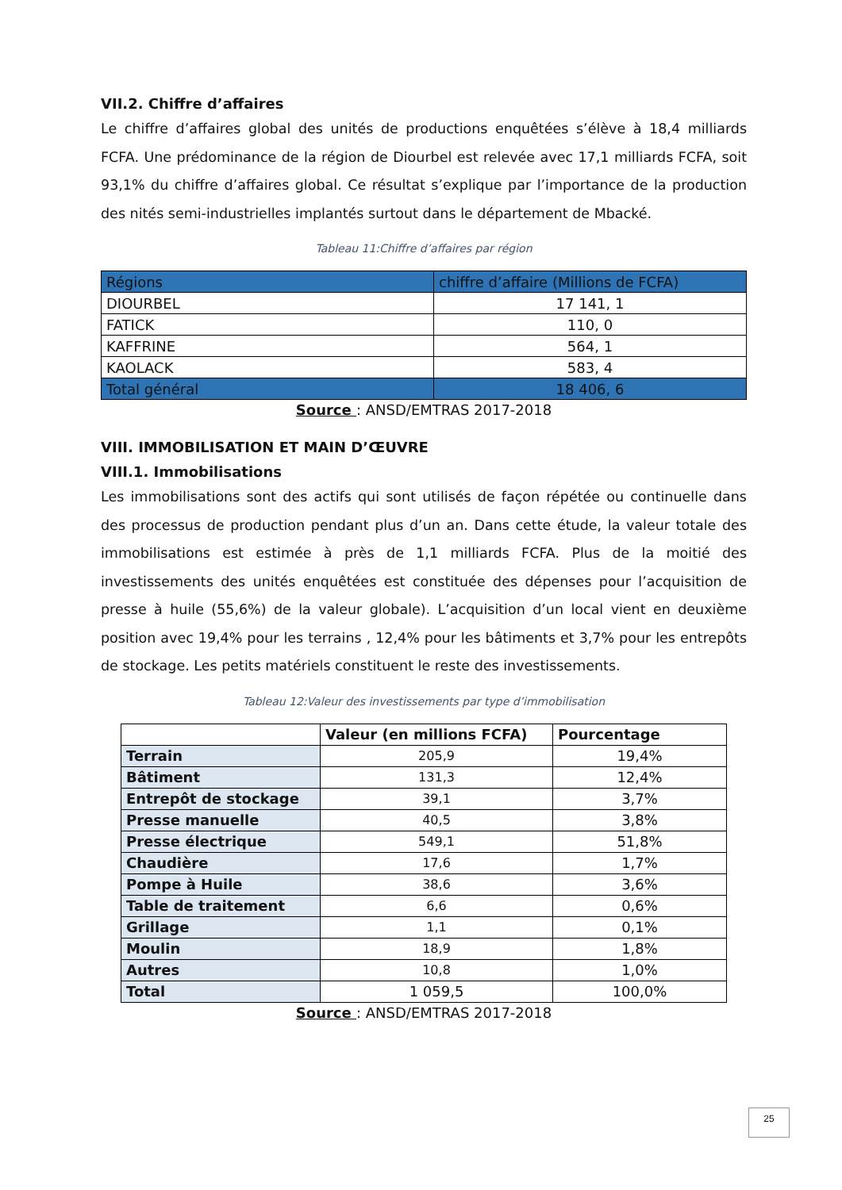VII.2. Chiffre d’affaires
Le chiffre d’affaires global des unités de productions enquêtées s’élève à 18,4 milliards FCFA. Une prédominance de la région de Diourbel est relevée avec 17,1 milliards FCFA, soit 93,1% du chiffre d’affaires global. Ce résultat s’explique par l’importance de la production des nités semi-industrielles implantés surtout dans le département de Mbacké.
Tableau 11:Chiffre d’affaires par région
| Régions | chiffre d’affaire (Millions de FCFA) |
| --- | --- |
| DIOURBEL | 17 141, 1 |
| FATICK | 110, 0 |
| KAFFRINE | 564, 1 |
| KAOLACK | 583, 4 |
| Total général | 18 406, 6 |
Source : ANSD/EMTRAS 2017-2018
VIII. IMMOBILISATION ET MAIN D’ŒUVRE
VIII.1. Immobilisations
Les immobilisations sont des actifs qui sont utilisés de façon répétée ou continuelle dans des processus de production pendant plus d’un an. Dans cette étude, la valeur totale des immobilisations est estimée à près de 1,1 milliards FCFA. Plus de la moitié des investissements des unités enquêtées est constituée des dépenses pour l’acquisition de presse à huile (55,6%) de la valeur globale). L’acquisition d’un local vient en deuxième position avec 19,4% pour les terrains , 12,4% pour les bâtiments et 3,7% pour les entrepôts de stockage. Les petits matériels constituent le reste des investissements.
Tableau 12:Valeur des investissements par type d’immobilisation
| | Valeur (en millions FCFA) | Pourcentage |
| --- | --- | --- |
| Terrain | 205,9 | 19,4% |
| Bâtiment | 131,3 | 12,4% |
| Entrepôt de stockage | 39,1 | 3,7% |
| Presse manuelle | 40,5 | 3,8% |
| Presse électrique | 549,1 | 51,8% |
| Chaudière | 17,6 | 1,7% |
| Pompe à Huile | 38,6 | 3,6% |
| Table de traitement | 6,6 | 0,6% |
| Grillage | 1,1 | 0,1% |
| Moulin | 18,9 | 1,8% |
| Autres | 10,8 | 1,0% |
| Total | 1 059,5 | 100,0% |
Source : ANSD/EMTRAS 2017-2018
25